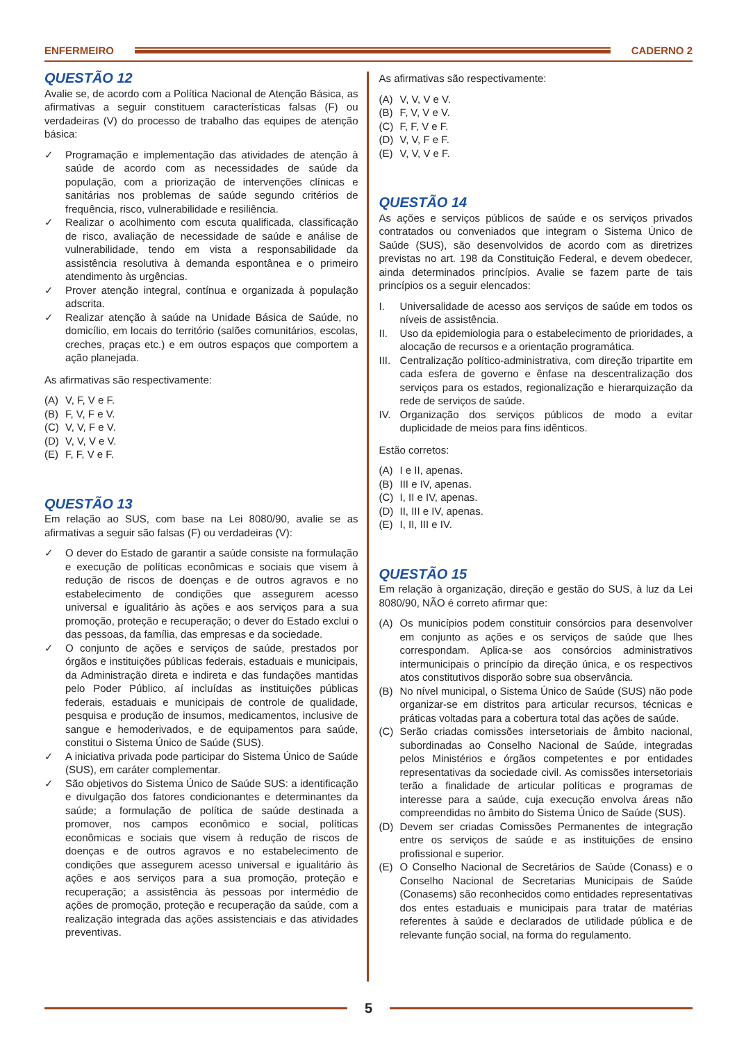ENFERMEIRO CADERNO 2
QUESTÃO 12
Avalie se, de acordo com a Política Nacional de Atenção Básica, as afirmativas a seguir constituem características falsas (F) ou verdadeiras (V) do processo de trabalho das equipes de atenção básica:
✓ Programação e implementação das atividades de atenção à saúde de acordo com as necessidades de saúde da população, com a priorização de intervenções clínicas e sanitárias nos problemas de saúde segundo critérios de frequência, risco, vulnerabilidade e resiliência.
✓ Realizar o acolhimento com escuta qualificada, classificação de risco, avaliação de necessidade de saúde e análise de vulnerabilidade, tendo em vista a responsabilidade da assistência resolutiva à demanda espontânea e o primeiro atendimento às urgências.
✓ Prover atenção integral, contínua e organizada à população adscrita.
✓ Realizar atenção à saúde na Unidade Básica de Saúde, no domicílio, em locais do território (salões comunitários, escolas, creches, praças etc.) e em outros espaços que comportem a ação planejada.
As afirmativas são respectivamente:
(A) V, F, V e F.
(B) F, V, F e V.
(C) V, V, F e V.
(D) V, V, V e V.
(E) F, F, V e F.
QUESTÃO 13
Em relação ao SUS, com base na Lei 8080/90, avalie se as afirmativas a seguir são falsas (F) ou verdadeiras (V):
✓ O dever do Estado de garantir a saúde consiste na formulação e execução de políticas econômicas e sociais que visem à redução de riscos de doenças e de outros agravos e no estabelecimento de condições que assegurem acesso universal e igualitário às ações e aos serviços para a sua promoção, proteção e recuperação; o dever do Estado exclui o das pessoas, da família, das empresas e da sociedade.
✓ O conjunto de ações e serviços de saúde, prestados por órgãos e instituições públicas federais, estaduais e municipais, da Administração direta e indireta e das fundações mantidas pelo Poder Público, aí incluídas as instituições públicas federais, estaduais e municipais de controle de qualidade, pesquisa e produção de insumos, medicamentos, inclusive de sangue e hemoderivados, e de equipamentos para saúde, constitui o Sistema Único de Saúde (SUS).
✓ A iniciativa privada pode participar do Sistema Único de Saúde (SUS), em caráter complementar.
✓ São objetivos do Sistema Único de Saúde SUS: a identificação e divulgação dos fatores condicionantes e determinantes da saúde; a formulação de política de saúde destinada a promover, nos campos econômico e social, políticas econômicas e sociais que visem à redução de riscos de doenças e de outros agravos e no estabelecimento de condições que assegurem acesso universal e igualitário às ações e aos serviços para a sua promoção, proteção e recuperação; a assistência às pessoas por intermédio de ações de promoção, proteção e recuperação da saúde, com a realização integrada das ações assistenciais e das atividades preventivas.
As afirmativas são respectivamente:
(A) V, V, V e V.
(B) F, V, V e V.
(C) F, F, V e F.
(D) V, V, F e F.
(E) V, V, V e F.
QUESTÃO 14
As ações e serviços públicos de saúde e os serviços privados contratados ou conveniados que integram o Sistema Único de Saúde (SUS), são desenvolvidos de acordo com as diretrizes previstas no art. 198 da Constituição Federal, e devem obedecer, ainda determinados princípios. Avalie se fazem parte de tais princípios os a seguir elencados:
I. Universalidade de acesso aos serviços de saúde em todos os níveis de assistência.
II. Uso da epidemiologia para o estabelecimento de prioridades, a alocação de recursos e a orientação programática.
III. Centralização político-administrativa, com direção tripartite em cada esfera de governo e ênfase na descentralização dos serviços para os estados, regionalização e hierarquização da rede de serviços de saúde.
IV. Organização dos serviços públicos de modo a evitar duplicidade de meios para fins idênticos.
Estão corretos:
(A) I e II, apenas.
(B) III e IV, apenas.
(C) I, II e IV, apenas.
(D) II, III e IV, apenas.
(E) I, II, III e IV.
QUESTÃO 15
Em relação à organização, direção e gestão do SUS, à luz da Lei 8080/90, NÃO é correto afirmar que:
(A) Os municípios podem constituir consórcios para desenvolver em conjunto as ações e os serviços de saúde que lhes correspondam. Aplica-se aos consórcios administrativos intermunicipais o princípio da direção única, e os respectivos atos constitutivos disporão sobre sua observância.
(B) No nível municipal, o Sistema Único de Saúde (SUS) não pode organizar-se em distritos para articular recursos, técnicas e práticas voltadas para a cobertura total das ações de saúde.
(C) Serão criadas comissões intersetoriais de âmbito nacional, subordinadas ao Conselho Nacional de Saúde, integradas pelos Ministérios e órgãos competentes e por entidades representativas da sociedade civil. As comissões intersetoriais terão a finalidade de articular políticas e programas de interesse para a saúde, cuja execução envolva áreas não compreendidas no âmbito do Sistema Único de Saúde (SUS).
(D) Devem ser criadas Comissões Permanentes de integração entre os serviços de saúde e as instituições de ensino profissional e superior.
(E) O Conselho Nacional de Secretários de Saúde (Conass) e o Conselho Nacional de Secretarias Municipais de Saúde (Conasems) são reconhecidos como entidades representativas dos entes estaduais e municipais para tratar de matérias referentes à saúde e declarados de utilidade pública e de relevante função social, na forma do regulamento.
5